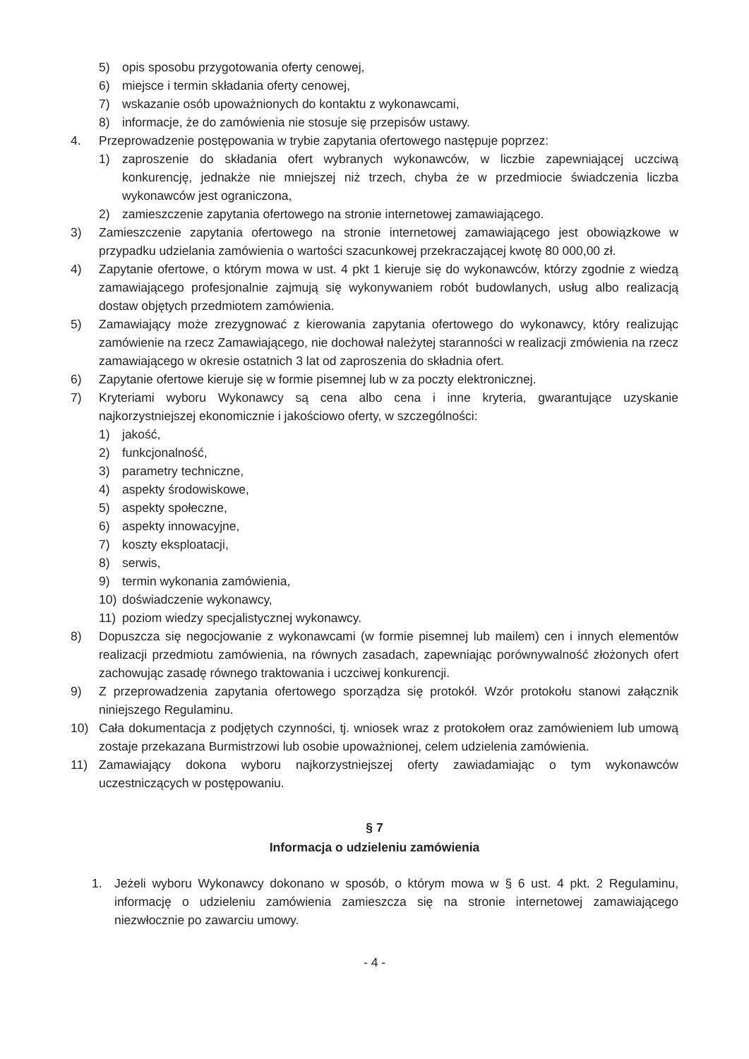5) opis sposobu przygotowania oferty cenowej,
6) miejsce i termin składania oferty cenowej,
7) wskazanie osób upoważnionych do kontaktu z wykonawcami,
8) informacje, że do zamówienia nie stosuje się przepisów ustawy.
4. Przeprowadzenie postępowania w trybie zapytania ofertowego następuje poprzez:
1) zaproszenie do składania ofert wybranych wykonawców, w liczbie zapewniającej uczciwą konkurencję, jednakże nie mniejszej niż trzech, chyba że w przedmiocie świadczenia liczba wykonawców jest ograniczona,
2) zamieszczenie zapytania ofertowego na stronie internetowej zamawiającego.
3) Zamieszczenie zapytania ofertowego na stronie internetowej zamawiającego jest obowiązkowe w przypadku udzielania zamówienia o wartości szacunkowej przekraczającej kwotę 80 000,00 zł.
4) Zapytanie ofertowe, o którym mowa w ust. 4 pkt 1 kieruje się do wykonawców, którzy zgodnie z wiedzą zamawiającego profesjonalnie zajmują się wykonywaniem robót budowlanych, usług albo realizacją dostaw objętych przedmiotem zamówienia.
5) Zamawiający może zrezygnować z kierowania zapytania ofertowego do wykonawcy, który realizując zamówienie na rzecz Zamawiającego, nie dochował należytej staranności w realizacji zmówienia na rzecz zamawiającego w okresie ostatnich 3 lat od zaproszenia do składnia ofert.
6) Zapytanie ofertowe kieruje się w formie pisemnej lub w za poczty elektronicznej.
7) Kryteriami wyboru Wykonawcy są cena albo cena i inne kryteria, gwarantujące uzyskanie najkorzystniejszej ekonomicznie i jakościowo oferty, w szczególności:
1) jakość,
2) funkcjonalność,
3) parametry techniczne,
4) aspekty środowiskowe,
5) aspekty społeczne,
6) aspekty innowacyjne,
7) koszty eksploatacji,
8) serwis,
9) termin wykonania zamówienia,
10) doświadczenie wykonawcy,
11) poziom wiedzy specjalistycznej wykonawcy.
8) Dopuszcza się negocjowanie z wykonawcami (w formie pisemnej lub mailem) cen i innych elementów realizacji przedmiotu zamówienia, na równych zasadach, zapewniając porównywalność złożonych ofert zachowując zasadę równego traktowania i uczciwej konkurencji.
9) Z przeprowadzenia zapytania ofertowego sporządza się protokół. Wzór protokołu stanowi załącznik niniejszego Regulaminu.
10) Cała dokumentacja z podjętych czynności, tj. wniosek wraz z protokołem oraz zamówieniem lub umową zostaje przekazana Burmistrzowi lub osobie upoważnionej, celem udzielenia zamówienia.
11) Zamawiający dokona wyboru najkorzystniejszej oferty zawiadamiając o tym wykonawców uczestniczących w postępowaniu.
§ 7
Informacja o udzieleniu zamówienia
1. Jeżeli wyboru Wykonawcy dokonano w sposób, o którym mowa w § 6 ust. 4 pkt. 2 Regulaminu, informację o udzieleniu zamówienia zamieszcza się na stronie internetowej zamawiającego niezwłocznie po zawarciu umowy.
- 4 -